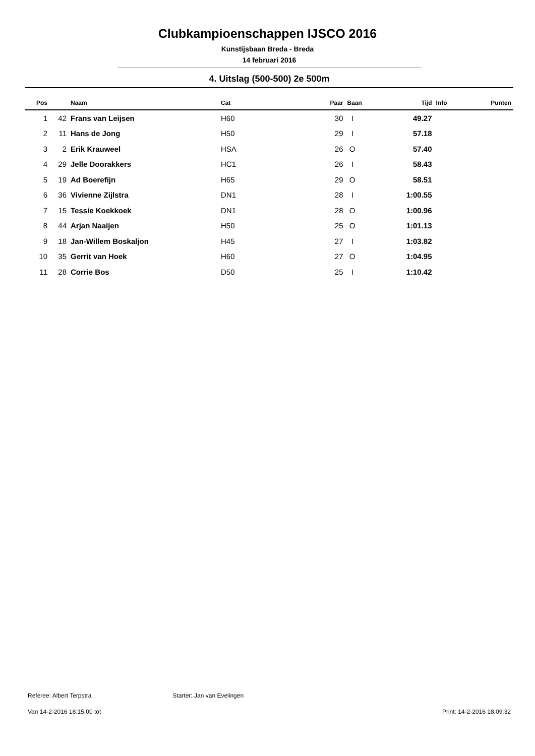Clubkampioenschappen IJSCO 2016
Kunstijsbaan Breda - Breda
14 februari 2016
4. Uitslag (500-500) 2e 500m
| Pos | | Naam | Cat | Paar | Baan | Tijd | Info | Punten |
| --- | --- | --- | --- | --- | --- | --- | --- | --- |
| 1 | 42 | Frans van Leijsen | H60 | 30 | I | 49.27 | | |
| 2 | 11 | Hans de Jong | H50 | 29 | I | 57.18 | | |
| 3 | 2 | Erik Krauweel | HSA | 26 | O | 57.40 | | |
| 4 | 29 | Jelle Doorakkers | HC1 | 26 | I | 58.43 | | |
| 5 | 19 | Ad Boerefijn | H65 | 29 | O | 58.51 | | |
| 6 | 36 | Vivienne Zijlstra | DN1 | 28 | I | 1:00.55 | | |
| 7 | 15 | Tessie Koekkoek | DN1 | 28 | O | 1:00.96 | | |
| 8 | 44 | Arjan Naaijen | H50 | 25 | O | 1:01.13 | | |
| 9 | 18 | Jan-Willem Boskaljon | H45 | 27 | I | 1:03.82 | | |
| 10 | 35 | Gerrit van Hoek | H60 | 27 | O | 1:04.95 | | |
| 11 | 28 | Corrie Bos | D50 | 25 | I | 1:10.42 | | |
Referee: Albert Terpstra Starter: Jan van Evelingen
Van 14-2-2016 18:15:00 tot Print: 14-2-2016 18:09:32